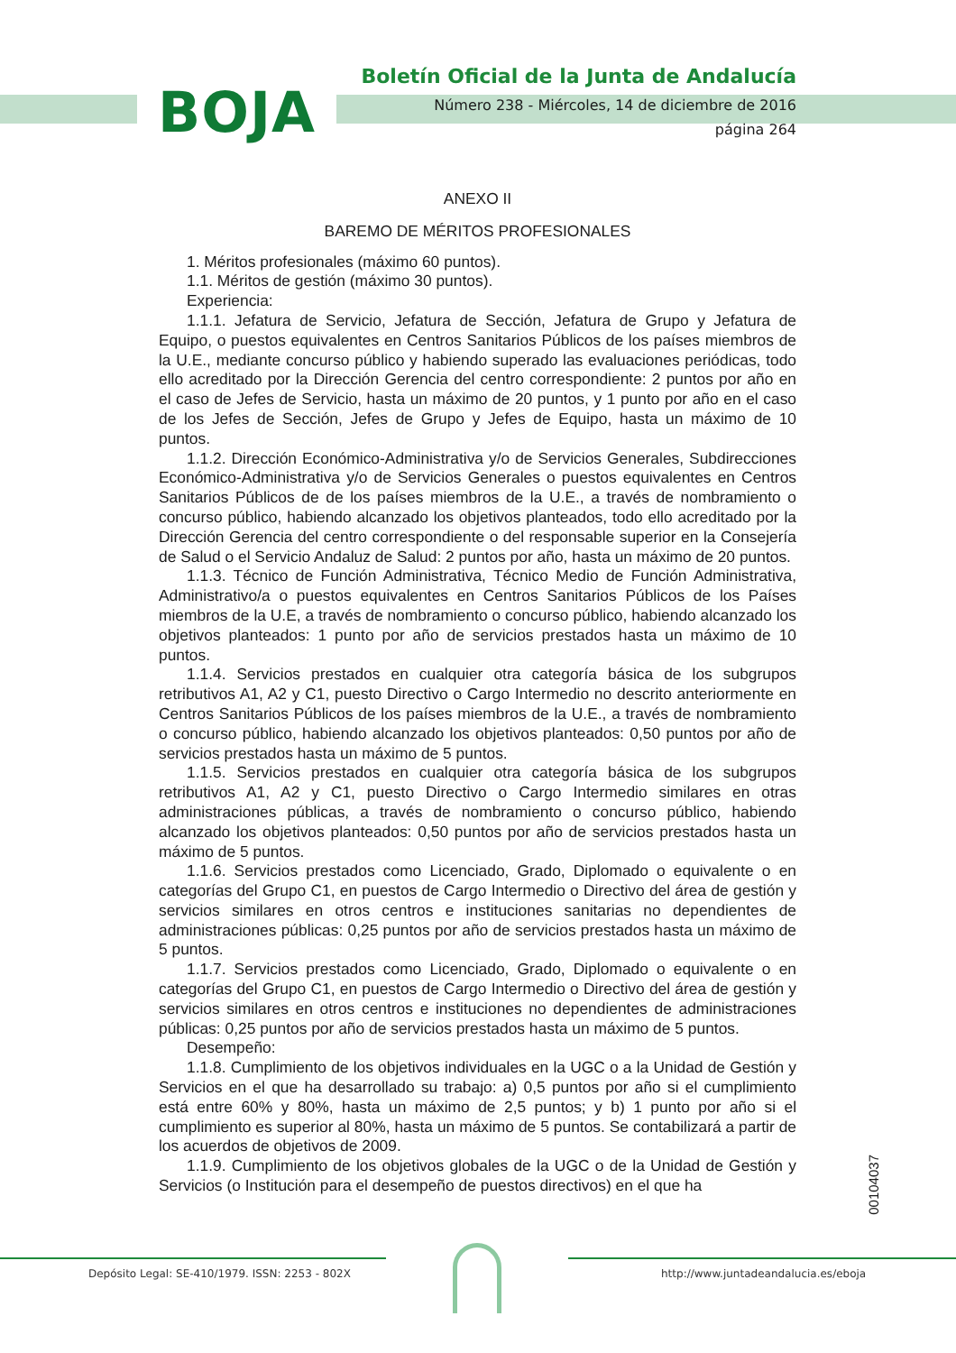BOJA
Boletín Oficial de la Junta de Andalucía
Número 238 - Miércoles, 14 de diciembre de 2016
página 264
ANEXO II
BAREMO DE MÉRITOS PROFESIONALES
1. Méritos profesionales (máximo 60 puntos).
1.1. Méritos de gestión (máximo 30 puntos).
Experiencia:
1.1.1. Jefatura de Servicio, Jefatura de Sección, Jefatura de Grupo y Jefatura de Equipo, o puestos equivalentes en Centros Sanitarios Públicos de los países miembros de la U.E., mediante concurso público y habiendo superado las evaluaciones periódicas, todo ello acreditado por la Dirección Gerencia del centro correspondiente: 2 puntos por año en el caso de Jefes de Servicio, hasta un máximo de 20 puntos, y 1 punto por año en el caso de los Jefes de Sección, Jefes de Grupo y Jefes de Equipo, hasta un máximo de 10 puntos.
1.1.2. Dirección Económico-Administrativa y/o de Servicios Generales, Subdirecciones Económico-Administrativa y/o de Servicios Generales o puestos equivalentes en Centros Sanitarios Públicos de de los países miembros de la U.E., a través de nombramiento o concurso público, habiendo alcanzado los objetivos planteados, todo ello acreditado por la Dirección Gerencia del centro correspondiente o del responsable superior en la Consejería de Salud o el Servicio Andaluz de Salud: 2 puntos por año, hasta un máximo de 20 puntos.
1.1.3. Técnico de Función Administrativa, Técnico Medio de Función Administrativa, Administrativo/a o puestos equivalentes en Centros Sanitarios Públicos de los Países miembros de la U.E, a través de nombramiento o concurso público, habiendo alcanzado los objetivos planteados: 1 punto por año de servicios prestados hasta un máximo de 10 puntos.
1.1.4. Servicios prestados en cualquier otra categoría básica de los subgrupos retributivos A1, A2 y C1, puesto Directivo o Cargo Intermedio no descrito anteriormente en Centros Sanitarios Públicos de los países miembros de la U.E., a través de nombramiento o concurso público, habiendo alcanzado los objetivos planteados: 0,50 puntos por año de servicios prestados hasta un máximo de 5 puntos.
1.1.5. Servicios prestados en cualquier otra categoría básica de los subgrupos retributivos A1, A2 y C1, puesto Directivo o Cargo Intermedio similares en otras administraciones públicas, a través de nombramiento o concurso público, habiendo alcanzado los objetivos planteados: 0,50 puntos por año de servicios prestados hasta un máximo de 5 puntos.
1.1.6. Servicios prestados como Licenciado, Grado, Diplomado o equivalente o en categorías del Grupo C1, en puestos de Cargo Intermedio o Directivo del área de gestión y servicios similares en otros centros e instituciones sanitarias no dependientes de administraciones públicas: 0,25 puntos por año de servicios prestados hasta un máximo de 5 puntos.
1.1.7. Servicios prestados como Licenciado, Grado, Diplomado o equivalente o en categorías del Grupo C1, en puestos de Cargo Intermedio o Directivo del área de gestión y servicios similares en otros centros e instituciones no dependientes de administraciones públicas: 0,25 puntos por año de servicios prestados hasta un máximo de 5 puntos.
Desempeño:
1.1.8. Cumplimiento de los objetivos individuales en la UGC o a la Unidad de Gestión y Servicios en el que ha desarrollado su trabajo: a) 0,5 puntos por año si el cumplimiento está entre 60% y 80%, hasta un máximo de 2,5 puntos; y b) 1 punto por año si el cumplimiento es superior al 80%, hasta un máximo de 5 puntos. Se contabilizará a partir de los acuerdos de objetivos de 2009.
1.1.9. Cumplimiento de los objetivos globales de la UGC o de la Unidad de Gestión y Servicios (o Institución para el desempeño de puestos directivos) en el que ha
00104037
Depósito Legal: SE-410/1979. ISSN: 2253 - 802X
http://www.juntadeandalucia.es/eboja